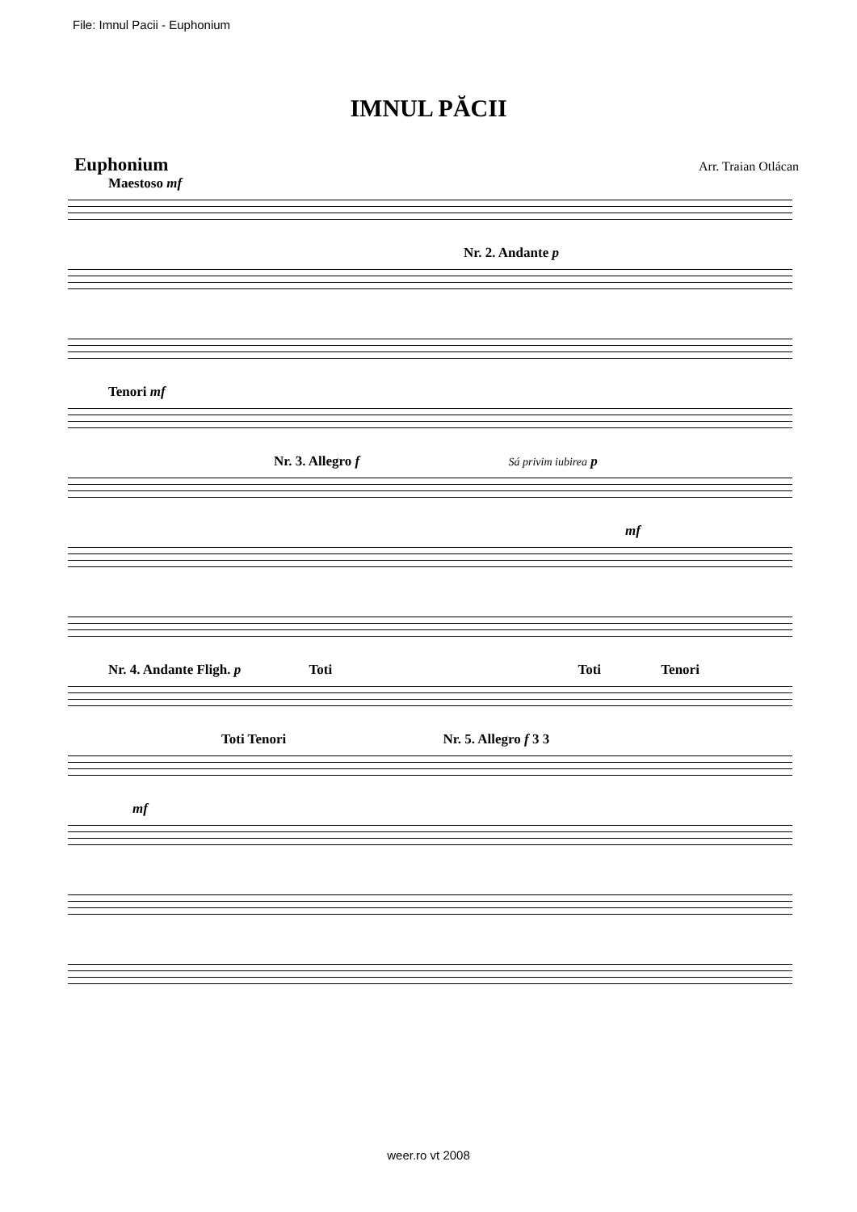File: Imnul Pacii - Euphonium
IMNUL PĂCII
Euphonium Arr. Traian Otlácan
Maestoso mf
Nr. 2. Andante p
Tenori mf
Nr. 3. Allegro f Sá privim iubirea p
mf
Nr. 4. Andante Fligh. p Toti Toti Tenori
Toti Tenori Nr. 5. Allegro f 3 3
mf
weer.ro vt 2008